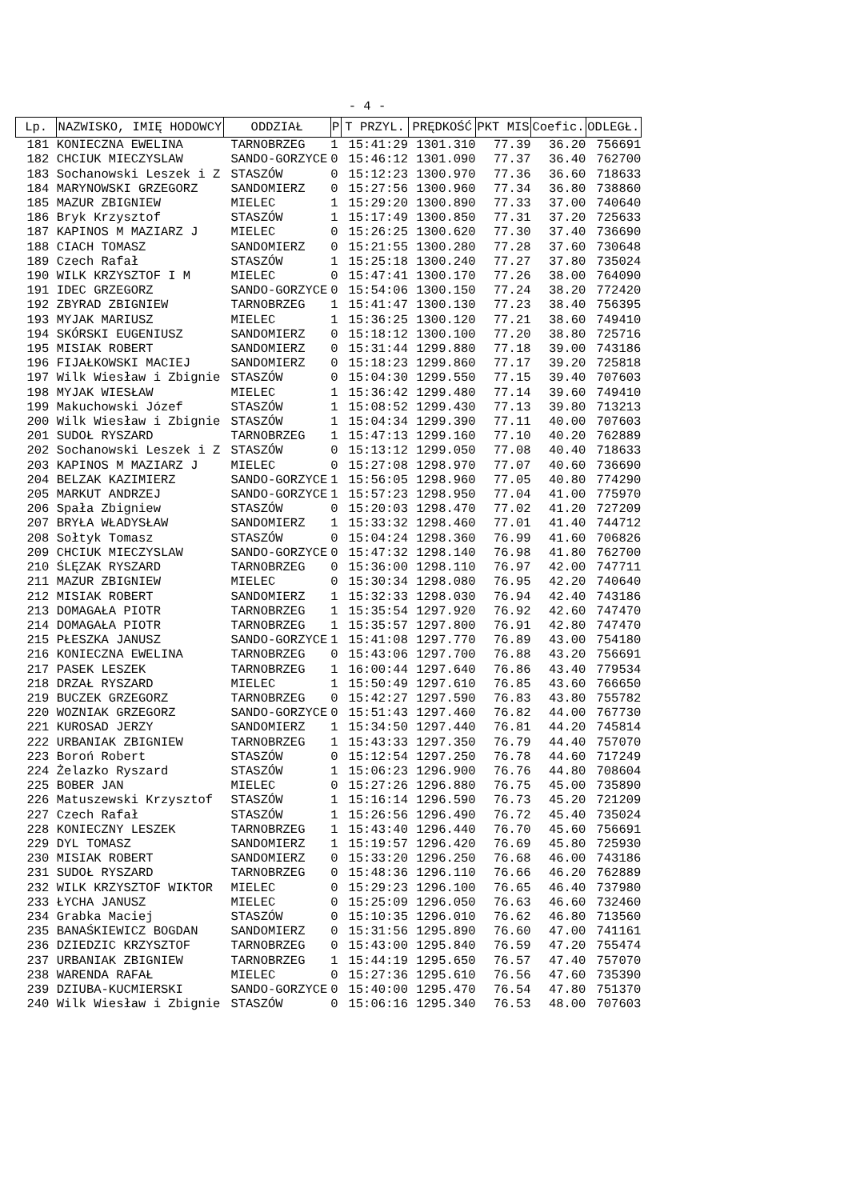- 4 -
| Lp. | NAZWISKO, IMIĘ HODOWCY | ODDZIAŁ | P | T PRZYL. | PRĘDKOŚĆ | PKT MIS | Coefic. | ODLEGŁ. |
| --- | --- | --- | --- | --- | --- | --- | --- | --- |
| 181 | KONIECZNA EWELINA | TARNOBRZEG | 1 | 15:41:29 | 1301.310 | 77.39 | 36.20 | 756691 |
| 182 | CHCIUK MIECZYSLAW | SANDO-GORZYCE | 0 | 15:46:12 | 1301.090 | 77.37 | 36.40 | 762700 |
| 183 | Sochanowski Leszek i Z | STASZÓW | 0 | 15:12:23 | 1300.970 | 77.36 | 36.60 | 718633 |
| 184 | MARYNOWSKI GRZEGORZ | SANDOMIERZ | 0 | 15:27:56 | 1300.960 | 77.34 | 36.80 | 738860 |
| 185 | MAZUR ZBIGNIEW | MIELEC | 1 | 15:29:20 | 1300.890 | 77.33 | 37.00 | 740640 |
| 186 | Bryk Krzysztof | STASZÓW | 1 | 15:17:49 | 1300.850 | 77.31 | 37.20 | 725633 |
| 187 | KAPINOS M MAZIARZ J | MIELEC | 0 | 15:26:25 | 1300.620 | 77.30 | 37.40 | 736690 |
| 188 | CIACH TOMASZ | SANDOMIERZ | 0 | 15:21:55 | 1300.280 | 77.28 | 37.60 | 730648 |
| 189 | Czech Rafał | STASZÓW | 1 | 15:25:18 | 1300.240 | 77.27 | 37.80 | 735024 |
| 190 | WILK KRZYSZTOF I M | MIELEC | 0 | 15:47:41 | 1300.170 | 77.26 | 38.00 | 764090 |
| 191 | IDEC GRZEGORZ | SANDO-GORZYCE | 0 | 15:54:06 | 1300.150 | 77.24 | 38.20 | 772420 |
| 192 | ZBYRAD ZBIGNIEW | TARNOBRZEG | 1 | 15:41:47 | 1300.130 | 77.23 | 38.40 | 756395 |
| 193 | MYJAK MARIUSZ | MIELEC | 1 | 15:36:25 | 1300.120 | 77.21 | 38.60 | 749410 |
| 194 | SKÓRSKI EUGENIUSZ | SANDOMIERZ | 0 | 15:18:12 | 1300.100 | 77.20 | 38.80 | 725716 |
| 195 | MISIAK ROBERT | SANDOMIERZ | 0 | 15:31:44 | 1299.880 | 77.18 | 39.00 | 743186 |
| 196 | FIJAŁKOWSKI MACIEJ | SANDOMIERZ | 0 | 15:18:23 | 1299.860 | 77.17 | 39.20 | 725818 |
| 197 | Wilk Wiesław i Zbignie | STASZÓW | 0 | 15:04:30 | 1299.550 | 77.15 | 39.40 | 707603 |
| 198 | MYJAK WIESŁAW | MIELEC | 1 | 15:36:42 | 1299.480 | 77.14 | 39.60 | 749410 |
| 199 | Makuchowski Józef | STASZÓW | 1 | 15:08:52 | 1299.430 | 77.13 | 39.80 | 713213 |
| 200 | Wilk Wiesław i Zbignie | STASZÓW | 1 | 15:04:34 | 1299.390 | 77.11 | 40.00 | 707603 |
| 201 | SUDOŁ RYSZARD | TARNOBRZEG | 1 | 15:47:13 | 1299.160 | 77.10 | 40.20 | 762889 |
| 202 | Sochanowski Leszek i Z | STASZÓW | 0 | 15:13:12 | 1299.050 | 77.08 | 40.40 | 718633 |
| 203 | KAPINOS M MAZIARZ J | MIELEC | 0 | 15:27:08 | 1298.970 | 77.07 | 40.60 | 736690 |
| 204 | BELZAK KAZIMIERZ | SANDO-GORZYCE | 1 | 15:56:05 | 1298.960 | 77.05 | 40.80 | 774290 |
| 205 | MARKUT ANDRZEJ | SANDO-GORZYCE | 1 | 15:57:23 | 1298.950 | 77.04 | 41.00 | 775970 |
| 206 | Spała Zbigniew | STASZÓW | 0 | 15:20:03 | 1298.470 | 77.02 | 41.20 | 727209 |
| 207 | BRYŁA WŁADYSŁAW | SANDOMIERZ | 1 | 15:33:32 | 1298.460 | 77.01 | 41.40 | 744712 |
| 208 | Sołtyk Tomasz | STASZÓW | 0 | 15:04:24 | 1298.360 | 76.99 | 41.60 | 706826 |
| 209 | CHCIUK MIECZYSLAW | SANDO-GORZYCE | 0 | 15:47:32 | 1298.140 | 76.98 | 41.80 | 762700 |
| 210 | ŚLĘZAK RYSZARD | TARNOBRZEG | 0 | 15:36:00 | 1298.110 | 76.97 | 42.00 | 747711 |
| 211 | MAZUR ZBIGNIEW | MIELEC | 0 | 15:30:34 | 1298.080 | 76.95 | 42.20 | 740640 |
| 212 | MISIAK ROBERT | SANDOMIERZ | 1 | 15:32:33 | 1298.030 | 76.94 | 42.40 | 743186 |
| 213 | DOMAGAŁA PIOTR | TARNOBRZEG | 1 | 15:35:54 | 1297.920 | 76.92 | 42.60 | 747470 |
| 214 | DOMAGAŁA PIOTR | TARNOBRZEG | 1 | 15:35:57 | 1297.800 | 76.91 | 42.80 | 747470 |
| 215 | PŁESZKA JANUSZ | SANDO-GORZYCE | 1 | 15:41:08 | 1297.770 | 76.89 | 43.00 | 754180 |
| 216 | KONIECZNA EWELINA | TARNOBRZEG | 0 | 15:43:06 | 1297.700 | 76.88 | 43.20 | 756691 |
| 217 | PASEK LESZEK | TARNOBRZEG | 1 | 16:00:44 | 1297.640 | 76.86 | 43.40 | 779534 |
| 218 | DRZAŁ RYSZARD | MIELEC | 1 | 15:50:49 | 1297.610 | 76.85 | 43.60 | 766650 |
| 219 | BUCZEK GRZEGORZ | TARNOBRZEG | 0 | 15:42:27 | 1297.590 | 76.83 | 43.80 | 755782 |
| 220 | WOZNIAK GRZEGORZ | SANDO-GORZYCE | 0 | 15:51:43 | 1297.460 | 76.82 | 44.00 | 767730 |
| 221 | KUROSAD JERZY | SANDOMIERZ | 1 | 15:34:50 | 1297.440 | 76.81 | 44.20 | 745814 |
| 222 | URBANIAK ZBIGNIEW | TARNOBRZEG | 1 | 15:43:33 | 1297.350 | 76.79 | 44.40 | 757070 |
| 223 | Boroń Robert | STASZÓW | 0 | 15:12:54 | 1297.250 | 76.78 | 44.60 | 717249 |
| 224 | Żelazko Ryszard | STASZÓW | 1 | 15:06:23 | 1296.900 | 76.76 | 44.80 | 708604 |
| 225 | BOBER JAN | MIELEC | 0 | 15:27:26 | 1296.880 | 76.75 | 45.00 | 735890 |
| 226 | Matuszewski Krzysztof | STASZÓW | 1 | 15:16:14 | 1296.590 | 76.73 | 45.20 | 721209 |
| 227 | Czech Rafał | STASZÓW | 1 | 15:26:56 | 1296.490 | 76.72 | 45.40 | 735024 |
| 228 | KONIECZNY LESZEK | TARNOBRZEG | 1 | 15:43:40 | 1296.440 | 76.70 | 45.60 | 756691 |
| 229 | DYL TOMASZ | SANDOMIERZ | 1 | 15:19:57 | 1296.420 | 76.69 | 45.80 | 725930 |
| 230 | MISIAK ROBERT | SANDOMIERZ | 0 | 15:33:20 | 1296.250 | 76.68 | 46.00 | 743186 |
| 231 | SUDOŁ RYSZARD | TARNOBRZEG | 0 | 15:48:36 | 1296.110 | 76.66 | 46.20 | 762889 |
| 232 | WILK KRZYSZTOF WIKTOR | MIELEC | 0 | 15:29:23 | 1296.100 | 76.65 | 46.40 | 737980 |
| 233 | ŁYCHA JANUSZ | MIELEC | 0 | 15:25:09 | 1296.050 | 76.63 | 46.60 | 732460 |
| 234 | Grabka Maciej | STASZÓW | 0 | 15:10:35 | 1296.010 | 76.62 | 46.80 | 713560 |
| 235 | BANAŚKIEWICZ BOGDAN | SANDOMIERZ | 0 | 15:31:56 | 1295.890 | 76.60 | 47.00 | 741161 |
| 236 | DZIEDZIC KRZYSZTOF | TARNOBRZEG | 0 | 15:43:00 | 1295.840 | 76.59 | 47.20 | 755474 |
| 237 | URBANIAK ZBIGNIEW | TARNOBRZEG | 1 | 15:44:19 | 1295.650 | 76.57 | 47.40 | 757070 |
| 238 | WARENDA RAFAŁ | MIELEC | 0 | 15:27:36 | 1295.610 | 76.56 | 47.60 | 735390 |
| 239 | DZIUBA-KUCMIERSKI | SANDO-GORZYCE | 0 | 15:40:00 | 1295.470 | 76.54 | 47.80 | 751370 |
| 240 | Wilk Wiesław i Zbignie | STASZÓW | 0 | 15:06:16 | 1295.340 | 76.53 | 48.00 | 707603 |